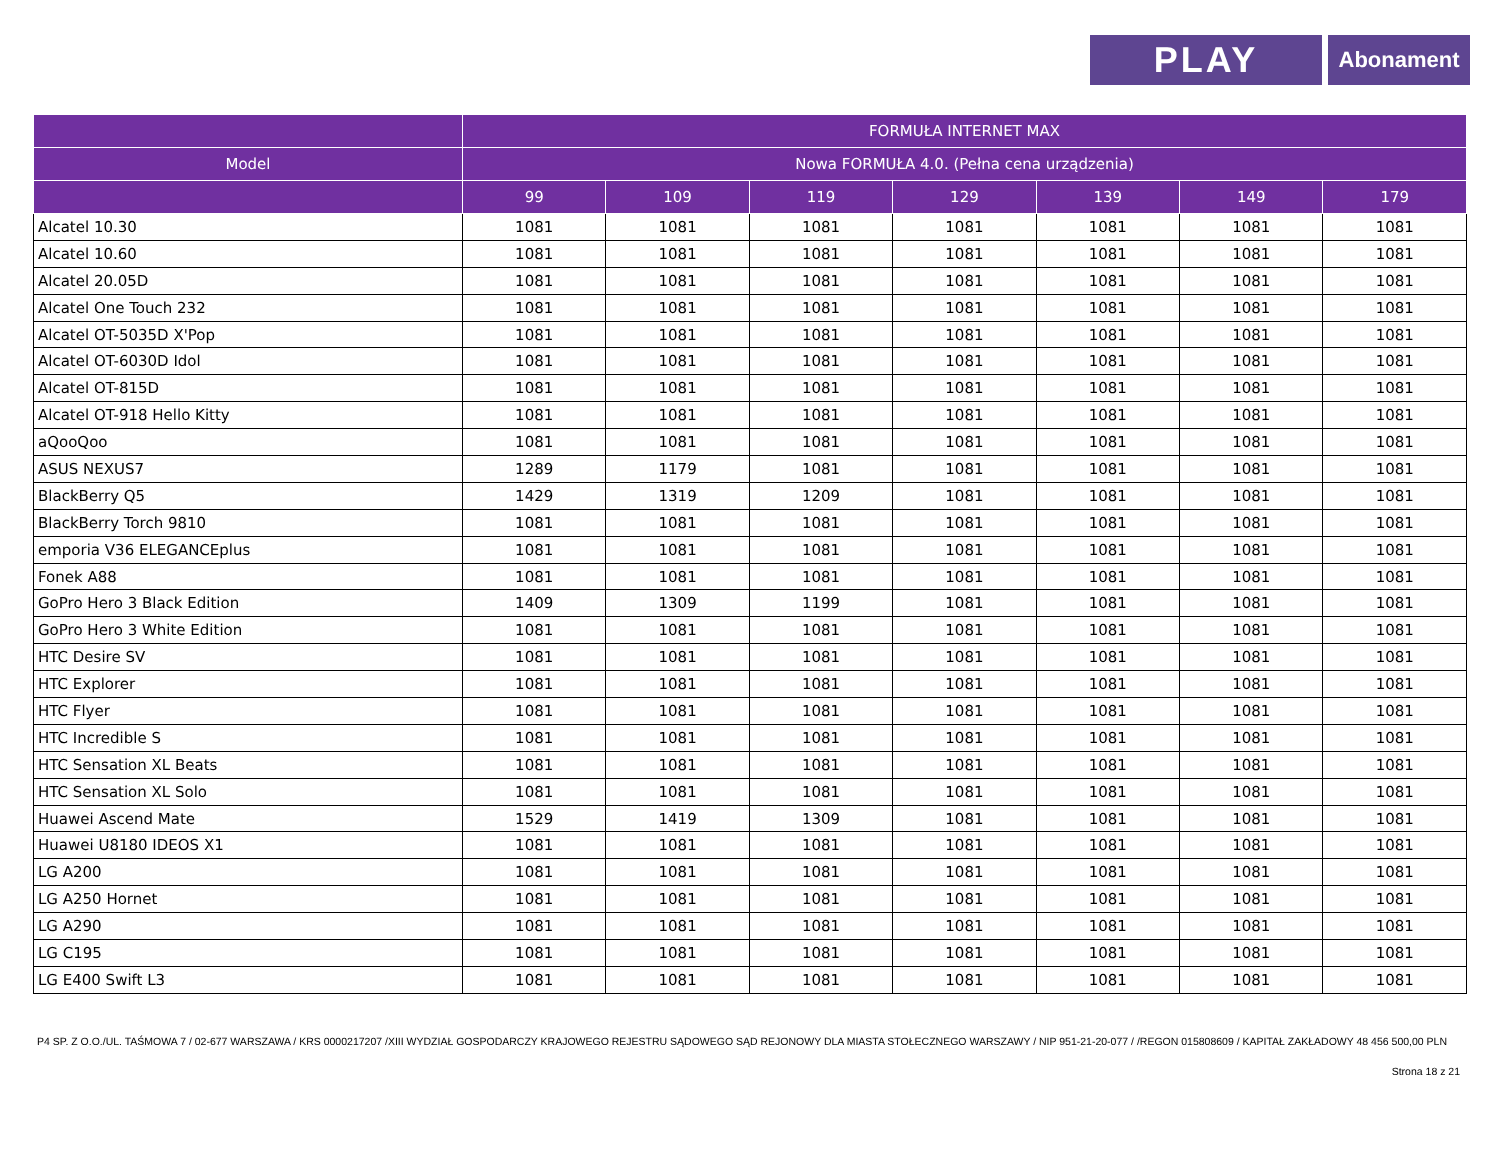PLAY
Abonament
| | FORMUŁA INTERNET MAX | | | | | | |
| --- | --- | --- | --- | --- | --- | --- | --- |
| Model | Nowa FORMUŁA 4.0. (Pełna cena urządzenia) | | | | | | |
| | 99 | 109 | 119 | 129 | 139 | 149 | 179 |
| Alcatel 10.30 | 1081 | 1081 | 1081 | 1081 | 1081 | 1081 | 1081 |
| Alcatel 10.60 | 1081 | 1081 | 1081 | 1081 | 1081 | 1081 | 1081 |
| Alcatel 20.05D | 1081 | 1081 | 1081 | 1081 | 1081 | 1081 | 1081 |
| Alcatel One Touch 232 | 1081 | 1081 | 1081 | 1081 | 1081 | 1081 | 1081 |
| Alcatel OT-5035D X'Pop | 1081 | 1081 | 1081 | 1081 | 1081 | 1081 | 1081 |
| Alcatel OT-6030D Idol | 1081 | 1081 | 1081 | 1081 | 1081 | 1081 | 1081 |
| Alcatel OT-815D | 1081 | 1081 | 1081 | 1081 | 1081 | 1081 | 1081 |
| Alcatel OT-918 Hello Kitty | 1081 | 1081 | 1081 | 1081 | 1081 | 1081 | 1081 |
| aQooQoo | 1081 | 1081 | 1081 | 1081 | 1081 | 1081 | 1081 |
| ASUS NEXUS7 | 1289 | 1179 | 1081 | 1081 | 1081 | 1081 | 1081 |
| BlackBerry Q5 | 1429 | 1319 | 1209 | 1081 | 1081 | 1081 | 1081 |
| BlackBerry Torch 9810 | 1081 | 1081 | 1081 | 1081 | 1081 | 1081 | 1081 |
| emporia V36 ELEGANCEplus | 1081 | 1081 | 1081 | 1081 | 1081 | 1081 | 1081 |
| Fonek A88 | 1081 | 1081 | 1081 | 1081 | 1081 | 1081 | 1081 |
| GoPro Hero 3 Black Edition | 1409 | 1309 | 1199 | 1081 | 1081 | 1081 | 1081 |
| GoPro Hero 3 White Edition | 1081 | 1081 | 1081 | 1081 | 1081 | 1081 | 1081 |
| HTC Desire SV | 1081 | 1081 | 1081 | 1081 | 1081 | 1081 | 1081 |
| HTC Explorer | 1081 | 1081 | 1081 | 1081 | 1081 | 1081 | 1081 |
| HTC Flyer | 1081 | 1081 | 1081 | 1081 | 1081 | 1081 | 1081 |
| HTC Incredible S | 1081 | 1081 | 1081 | 1081 | 1081 | 1081 | 1081 |
| HTC Sensation XL Beats | 1081 | 1081 | 1081 | 1081 | 1081 | 1081 | 1081 |
| HTC Sensation XL Solo | 1081 | 1081 | 1081 | 1081 | 1081 | 1081 | 1081 |
| Huawei Ascend Mate | 1529 | 1419 | 1309 | 1081 | 1081 | 1081 | 1081 |
| Huawei U8180 IDEOS X1 | 1081 | 1081 | 1081 | 1081 | 1081 | 1081 | 1081 |
| LG A200 | 1081 | 1081 | 1081 | 1081 | 1081 | 1081 | 1081 |
| LG A250 Hornet | 1081 | 1081 | 1081 | 1081 | 1081 | 1081 | 1081 |
| LG A290 | 1081 | 1081 | 1081 | 1081 | 1081 | 1081 | 1081 |
| LG C195 | 1081 | 1081 | 1081 | 1081 | 1081 | 1081 | 1081 |
| LG E400 Swift L3 | 1081 | 1081 | 1081 | 1081 | 1081 | 1081 | 1081 |
P4 SP. Z O.O./UL. TAŚMOWA 7 / 02-677 WARSZAWA / KRS 0000217207 /XIII WYDZIAŁ GOSPODARCZY KRAJOWEGO REJESTRU SĄDOWEGO SĄD REJONOWY DLA MIASTA STOŁECZNEGO WARSZAWY / NIP 951-21-20-077 / /REGON 015808609 / KAPITAŁ ZAKŁADOWY 48 456 500,00 PLN
Strona 18 z 21